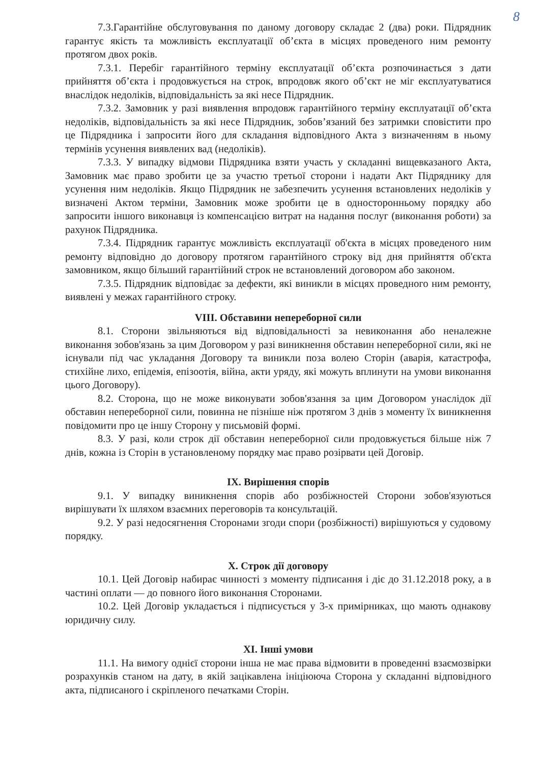8
7.3.Гарантійне обслуговування по даному договору складає 2 (два) роки. Підрядник гарантує якість та можливість експлуатації об’єкта в місцях проведеного ним ремонту протягом двох років.
7.3.1. Перебіг гарантійного терміну експлуатації об’єкта розпочинається з дати прийняття об’єкта і продовжується на строк, впродовж якого об’єкт не міг експлуатуватися внаслідок недоліків, відповідальність за які несе Підрядник.
7.3.2. Замовник у разі виявлення впродовж гарантійного терміну експлуатації об’єкта недоліків, відповідальність за які несе Підрядник, зобов’язаний без затримки сповістити про це Підрядника і запросити його для складання відповідного Акта з визначенням в ньому термінів усунення виявлених вад (недоліків).
7.3.3. У випадку відмови Підрядника взяти участь у складанні вищевказаного Акта, Замовник має право зробити це за участю третьої сторони і надати Акт Підряднику для усунення ним недоліків. Якщо Підрядник не забезпечить усунення встановлених недоліків у визначені Актом терміни, Замовник може зробити це в односторонньому порядку або запросити іншого виконавця із компенсацією витрат на надання послуг (виконання роботи) за рахунок Підрядника.
7.3.4. Підрядник гарантує можливість експлуатації об'єкта в місцях проведеного ним ремонту відповідно до договору протягом гарантійного строку від дня прийняття об'єкта замовником, якщо більший гарантійний строк не встановлений договором або законом.
7.3.5. Підрядник відповідає за дефекти, які виникли в місцях проведного ним ремонту, виявлені у межах гарантійного строку.
VIII. Обставини непереборної сили
8.1. Сторони звільняються від відповідальності за невиконання або неналежне виконання зобов'язань за цим Договором у разі виникнення обставин непереборної сили, які не існували під час укладання Договору та виникли поза волею Сторін (аварія, катастрофа, стихійне лихо, епідемія, епізоотія, війна, акти уряду, які можуть вплинути на умови виконання цього Договору).
8.2. Сторона, що не може виконувати зобов'язання за цим Договором унаслідок дії обставин непереборної сили, повинна не пізніше ніж протягом 3 днів з моменту їх виникнення повідомити про це іншу Сторону у письмовій формі.
8.3. У разі, коли строк дії обставин непереборної сили продовжується більше ніж 7 днів, кожна із Сторін в установленому порядку має право розірвати цей Договір.
IX. Вирішення спорів
9.1. У випадку виникнення спорів або розбіжностей Сторони зобов'язуються вирішувати їх шляхом взаємних переговорів та консультацій.
9.2. У разі недосягнення Сторонами згоди спори (розбіжності) вирішуються у судовому порядку.
X. Строк дії договору
10.1. Цей Договір набирає чинності з моменту підписання і діє до 31.12.2018 року, а в частині оплати — до повного його виконання Сторонами.
10.2. Цей Договір укладається і підписується у 3-х примірниках, що мають однакову юридичну силу.
XI. Інші умови
11.1. На вимогу однієї сторони інша не має права відмовити в проведенні взаємозвірки розрахунків станом на дату, в якій зацікавлена ініціююча Сторона у складанні відповідного акта, підписаного і скріпленого печатками Сторін.